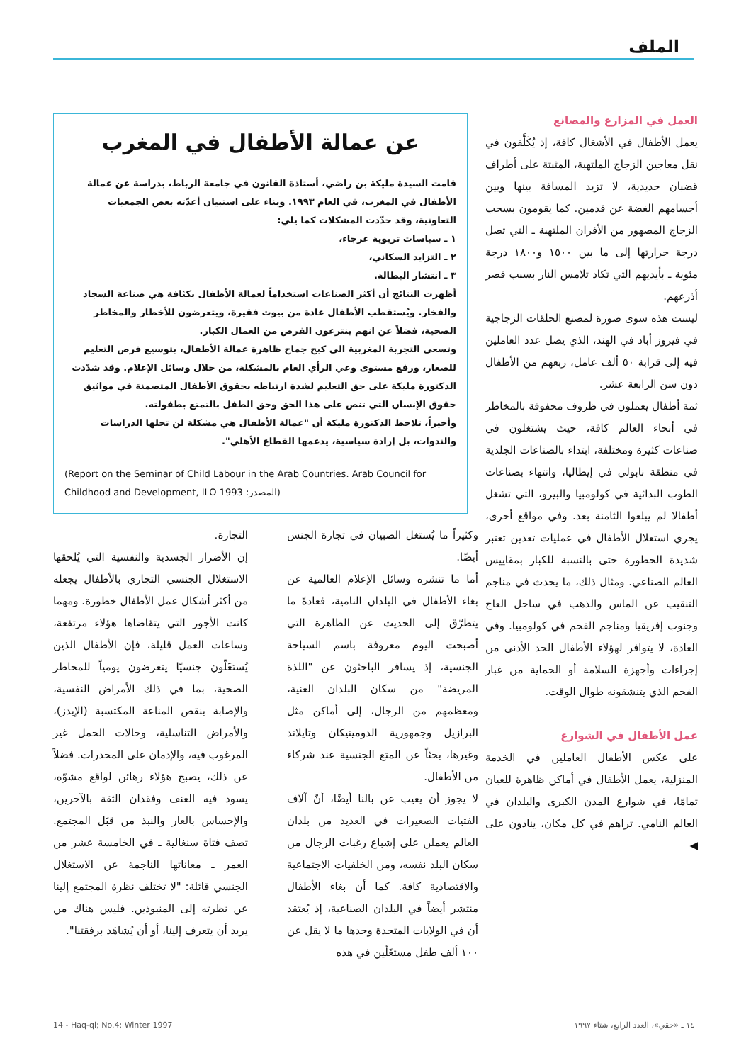الملف
العمل في المزارع والمصانع
يعمل الأطفال في الأشغال كافة، إذ يُكَلَّفون في نقل معاجين الزجاج الملتهبة، المثبتة على أطراف قضبان حديدية، لا تزيد المسافة بينها وبين أجسامهم الغضة عن قدمين. كما يقومون بسحب الزجاج المصهور من الأفران الملتهبة ـ التي تصل درجة حرارتها إلى ما بين ١٥٠٠ و١٨٠٠ درجة مئوية ـ بأيديهم التي تكاد تلامس النار بسبب قصر أذرعهم.
ليست هذه سوى صورة لمصنع الحلقات الزجاجية في فيروز أباد في الهند، الذي يصل عدد العاملين فيه إلى قرابة ٥٠ ألف عامل، ربعهم من الأطفال دون سن الرابعة عشر.
ثمة أطفال يعملون في ظروف محفوفة بالمخاطر في أنحاء العالم كافة، حيث يشتغلون في صناعات كثيرة ومختلفة، ابتداء بالصناعات الجلدية في منطقة نابولي في إيطاليا، وانتهاء بصناعات الطوب البدائية في كولومبيا والبيرو، التي تشغل أطفالا لم يبلغوا الثامنة بعد. وفي مواقع أخرى، يجري استغلال الأطفال في عمليات تعدين تعتبر شديدة الخطورة حتى بالنسبة للكبار بمقاييس العالم الصناعي. ومثال ذلك، ما يحدث في مناجم التنقيب عن الماس والذهب في ساحل العاج وجنوب إفريقيا ومناجم الفحم في كولومبيا. وفي العادة، لا يتوافر لهؤلاء الأطفال الحد الأدنى من إجراءات وأجهزة السلامة أو الحماية من غبار الفحم الذي يتنشقونه طوال الوقت.
عمل الأطفال في الشوارع
على عكس الأطفال العاملين في الخدمة المنزلية، يعمل الأطفال في أماكن ظاهرة للعيان تمامًا، في شوارع المدن الكبرى والبلدان في العالم النامي. تراهم في كل مكان، ينادون على ◀
عن عمالة الأطفال في المغرب
قامت السيدة مليكة بن راضي، أستاذة القانون في جامعة الرباط، بدراسة عن عمالة الأطفال في المغرب، في العام ١٩٩٣. وبناء على استبيان أعدّته بعض الجمعيات التعاونية، وقد حدّدت المشكلات كما يلي:
١ ـ سياسات تربوية عرجاء،
٢ ـ التزايد السكاني،
٣ ـ انتشار البطالة.
أظهرت النتائج أن أكثر الصناعات استخداماً لعمالة الأطفال بكثافة هي صناعة السجاد والفخار. ويُستقطب الأطفال عادة من بيوت فقيرة، ويتعرضون للأخطار والمخاطر الصحية، فضلاً عن انهم ينتزعون الفرص من العمال الكبار.
وتسعى التجربة المغربية الى كبح جماح ظاهرة عمالة الأطفال، بتوسيع فرص التعليم للصغار، ورفع مستوى وعي الرأي العام بالمشكلة، من خلال وسائل الإعلام. وقد شدّدت الدكتورة مليكة على حق التعليم لشدة ارتباطه بحقوق الأطفال المتضمنة في مواثيق حقوق الإنسان التي تنص على هذا الحق وحق الطفل بالتمتع بطفولته.
وأخيراً، تلاحظ الدكتورة مليكة أن "عمالة الأطفال هي مشكلة لن تحلها الدراسات والندوات، بل إرادة سياسية، يدعمها القطاع الأهلي".
(Report on the Seminar of Child Labour in the Arab Countries. Arab Council for Childhood and Development, ILO 1993 :المصدر)
وكثيراً ما يُستغل الصبيان في تجارة الجنس أيضًا.
أما ما تنشره وسائل الإعلام العالمية عن بغاء الأطفال في البلدان النامية، فعادةً ما يتطرّق إلى الحديث عن الظاهرة التي أصبحت اليوم معروفة باسم السياحة الجنسية، إذ يسافر الباحثون عن "اللذة المريضة" من سكان البلدان الغنية، ومعظمهم من الرجال، إلى أماكن مثل البرازيل وجمهورية الدومينيكان وتايلاند وغيرها، بحثاً عن المتع الجنسية عند شركاء من الأطفال.
لا يجوز أن يغيب عن بالنا أيضًا، أنّ آلاف الفتيات الصغيرات في العديد من بلدان العالم يعملن على إشباع رغبات الرجال من سكان البلد نفسه، ومن الخلفيات الاجتماعية والاقتصادية كافة. كما أن بغاء الأطفال منتشر أيضاً في البلدان الصناعية، إذ يُعتقد أن في الولايات المتحدة وحدها ما لا يقل عن ١٠٠ ألف طفل مستغَلّين في هذه
التجارة.
إن الأضرار الجسدية والنفسية التي يُلحقها الاستغلال الجنسي التجاري بالأطفال يجعله من أكثر أشكال عمل الأطفال خطورة. ومهما كانت الأجور التي يتقاضاها هؤلاء مرتفعة، وساعات العمل قليلة، فإن الأطفال الذين يُستغَلّون جنسيًا يتعرضون يومياً للمخاطر الصحية، بما في ذلك الأمراض النفسية، والإصابة بنقص المناعة المكتسبة (الإيدز)، والأمراض التناسلية، وحالات الحمل غير المرغوب فيه، والإدمان على المخدرات. فضلاً عن ذلك، يصبح هؤلاء رهائن لواقع مشوّه، يسود فيه العنف وفقدان الثقة بالآخرين، والإحساس بالعار والنبذ من قبَل المجتمع. تصف فتاة سنغالية ـ في الخامسة عشر من العمر ـ معاناتها الناجمة عن الاستغلال الجنسي قائلة: "لا تختلف نظرة المجتمع إلينا عن نظرته إلى المنبوذين. فليس هناك من يريد أن يتعرف إلينا، أو أن يُشاهَد برفقتنا".
14 - Haq-qi; No.4; Winter 1997 ١٤ ـ «حقي»، العدد الرابع، شتاء ١٩٩٧